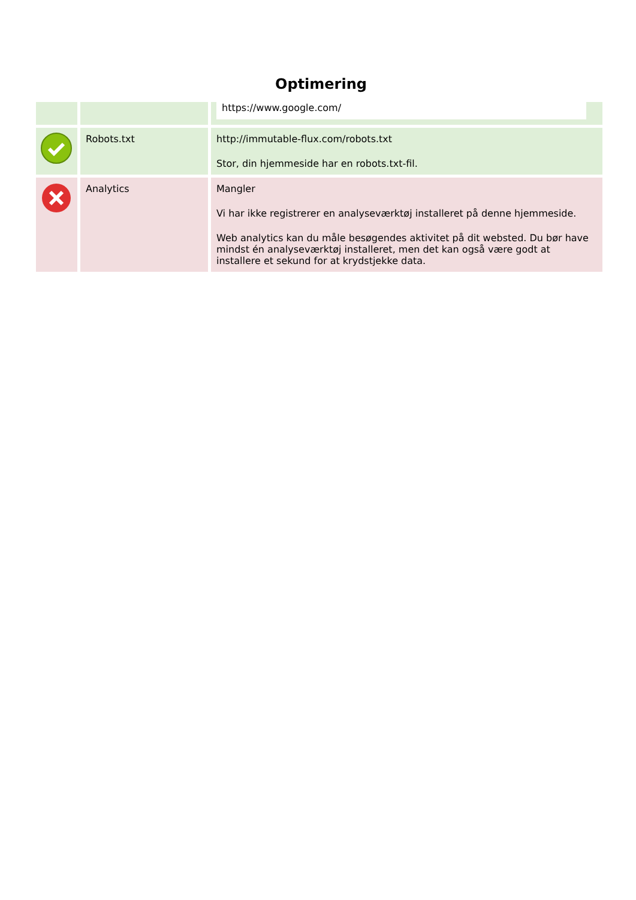Optimering
| | | https://www.google.com/ |
| | Robots.txt | http://immutable-flux.com/robots.txt Stor, din hjemmeside har en robots.txt-fil. |
| | Analytics | Mangler Vi har ikke registrerer en analyseværktøj installeret på denne hjemmeside. Web analytics kan du måle besøgendes aktivitet på dit websted. Du bør have mindst én analyseværktøj installeret, men det kan også være godt at installere et sekund for at krydstjekke data. |